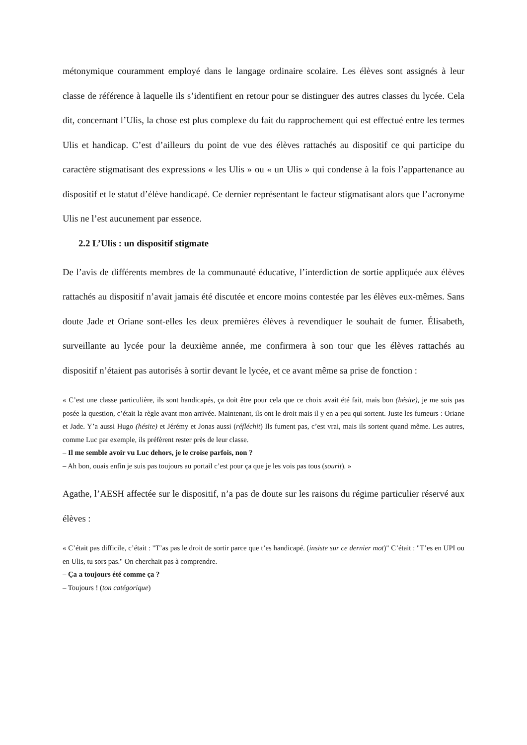métonymique couramment employé dans le langage ordinaire scolaire. Les élèves sont assignés à leur classe de référence à laquelle ils s’identifient en retour pour se distinguer des autres classes du lycée. Cela dit, concernant l’Ulis, la chose est plus complexe du fait du rapprochement qui est effectué entre les termes Ulis et handicap. C’est d’ailleurs du point de vue des élèves rattachés au dispositif ce qui participe du caractère stigmatisant des expressions « les Ulis » ou « un Ulis » qui condense à la fois l’appartenance au dispositif et le statut d’élève handicapé. Ce dernier représentant le facteur stigmatisant alors que l’acronyme Ulis ne l’est aucunement par essence.
2.2 L’Ulis : un dispositif stigmate
De l’avis de différents membres de la communauté éducative, l’interdiction de sortie appliquée aux élèves rattachés au dispositif n’avait jamais été discutée et encore moins contestée par les élèves eux-mêmes. Sans doute Jade et Oriane sont-elles les deux premières élèves à revendiquer le souhait de fumer. Élisabeth, surveillante au lycée pour la deuxième année, me confirmera à son tour que les élèves rattachés au dispositif n’étaient pas autorisés à sortir devant le lycée, et ce avant même sa prise de fonction :
« C’est une classe particulière, ils sont handicapés, ça doit être pour cela que ce choix avait été fait, mais bon (hésite), je me suis pas posée la question, c’était la règle avant mon arrivée. Maintenant, ils ont le droit mais il y en a peu qui sortent. Juste les fumeurs : Oriane et Jade. Y’a aussi Hugo (hésite) et Jérémy et Jonas aussi (réfléchit) Ils fument pas, c’est vrai, mais ils sortent quand même. Les autres, comme Luc par exemple, ils préfèrent rester près de leur classe.
– Il me semble avoir vu Luc dehors, je le croise parfois, non ?
– Ah bon, ouais enfin je suis pas toujours au portail c’est pour ça que je les vois pas tous (sourit). »
Agathe, l’AESH affectée sur le dispositif, n’a pas de doute sur les raisons du régime particulier réservé aux élèves :
« C’était pas difficile, c’était : "T’as pas le droit de sortir parce que t’es handicapé. (insiste sur ce dernier mot)" C’était : "T’es en UPI ou en Ulis, tu sors pas." On cherchait pas à comprendre.
– Ça a toujours été comme ça ?
– Toujours ! (ton catégorique)